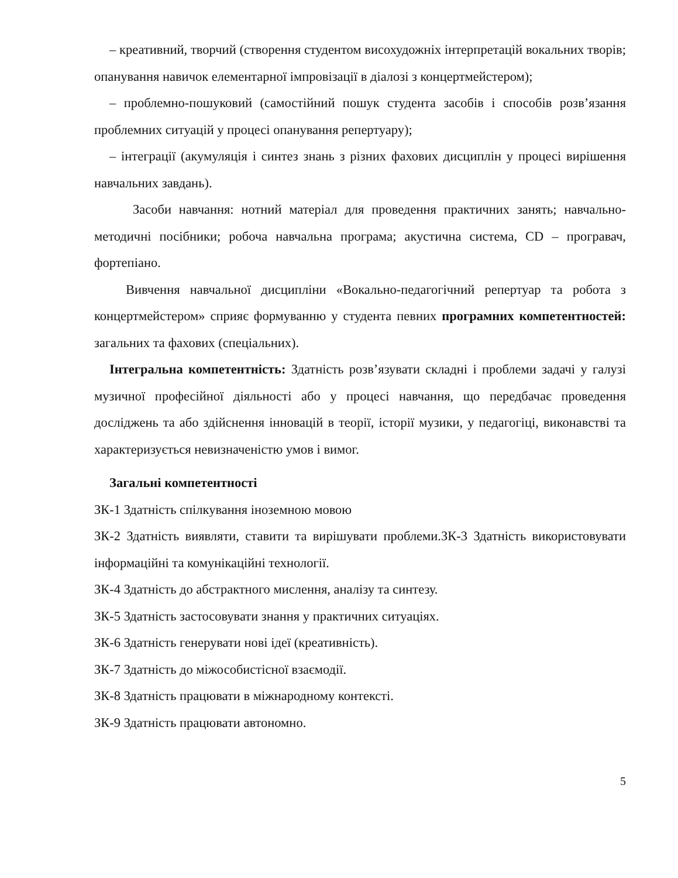– креативний, творчий (створення студентом висохудожніх інтерпретацій вокальних творів; опанування навичок елементарної імпровізації в діалозі з концертмейстером);
– проблемно-пошуковий (самостійний пошук студента засобів і способів розв’язання проблемних ситуацій у процесі опанування репертуару);
– інтеграції (акумуляція і синтез знань з різних фахових дисциплін у процесі вирішення навчальних завдань).
Засоби навчання: нотний матеріал для проведення практичних занять; навчально-методичні посібники; робоча навчальна програма; акустична система, CD – програвач, фортепіано.
Вивчення навчальної дисципліни «Вокально-педагогічний репертуар та робота з концертмейстером» сприяє формуванню у студента певних програмних компетентностей: загальних та фахових (спеціальних).
Інтегральна компетентність: Здатність розв’язувати складні і проблеми задачі у галузі музичної професійної діяльності або у процесі навчання, що передбачає проведення досліджень та або здійснення інновацій в теорії, історії музики, у педагогіці, виконавстві та характеризується невизначеністю умов і вимог.
Загальні компетентності
ЗК-1 Здатність спілкування іноземною мовою
ЗК-2 Здатність виявляти, ставити та вирішувати проблеми.ЗК-3 Здатність використовувати інформаційні та комунікаційні технології.
ЗК-4 Здатність до абстрактного мислення, аналізу та синтезу.
ЗК-5 Здатність застосовувати знання у практичних ситуаціях.
ЗК-6 Здатність генерувати нові ідеї (креативність).
ЗК-7 Здатність до міжособистісної взаємодії.
ЗК-8 Здатність працювати в міжнародному контексті.
ЗК-9 Здатність працювати автономно.
5